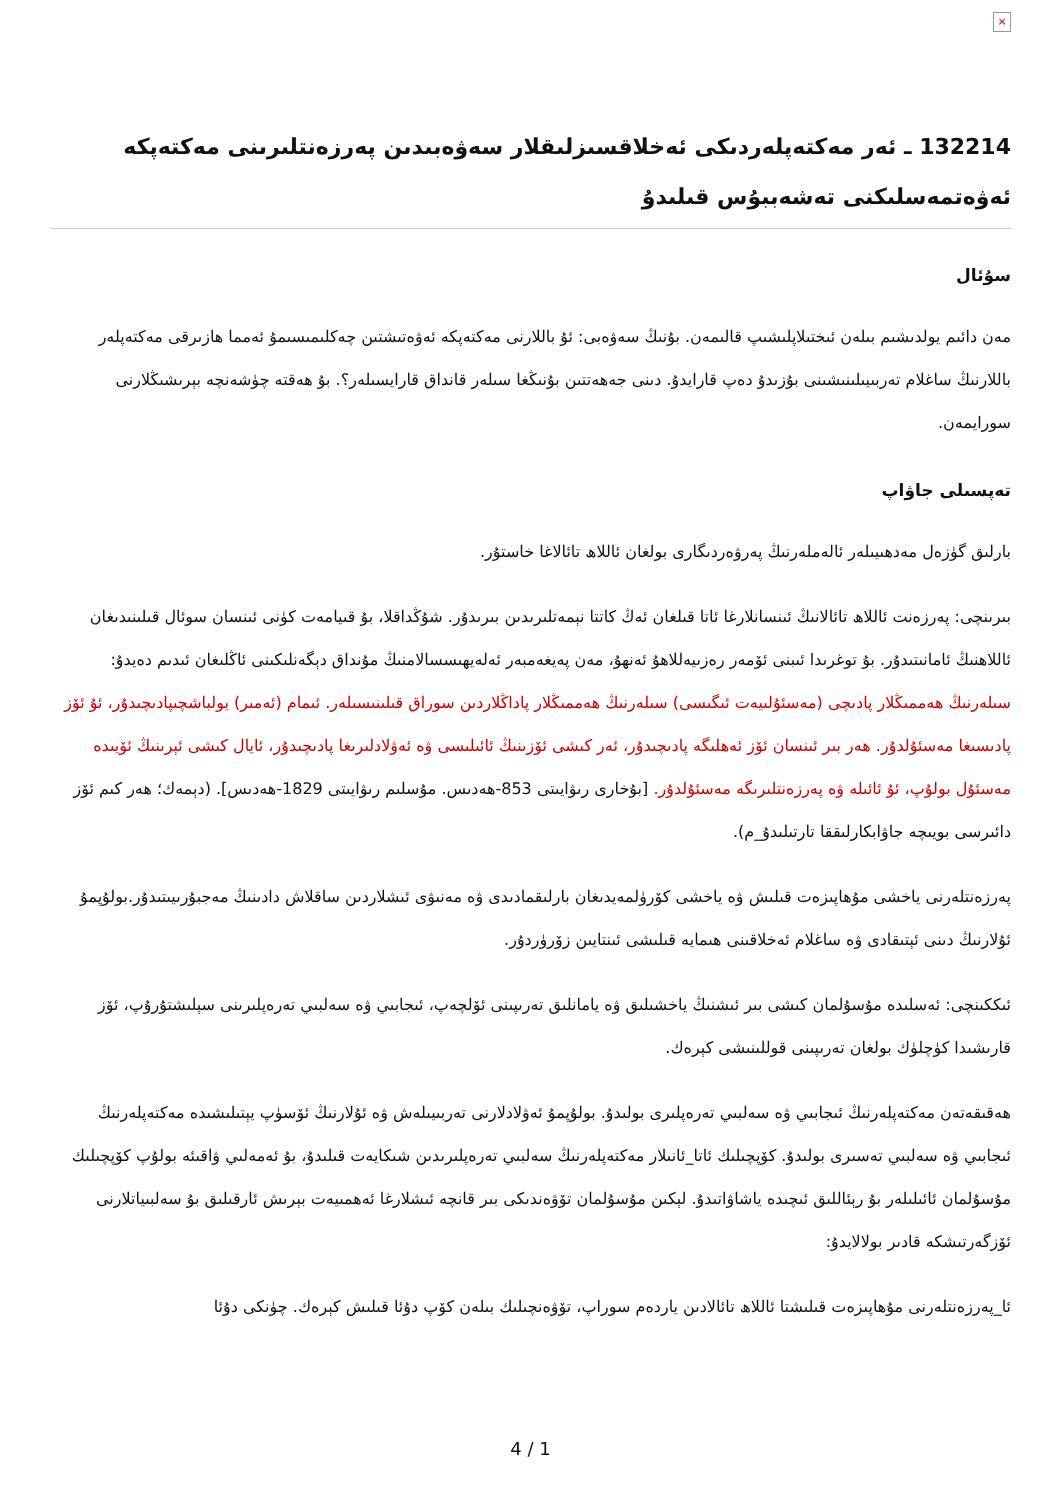×
132214 ـ ئەر مەكتەپلەردىكى ئەخلاقسىزلىقلار سەۋەبىدىن پەرزەنتلىرىنى مەكتەپكە ئەۋەتمەسلىكنى تەشەببۇس قىلىدۇ
سۇئال
مەن دائىم يولدىشىم بىلەن ئىختىلاپلىشىپ قالىمەن. بۇنىڭ سەۋەبى: ئۇ باللارنى مەكتەپكە ئەۋەتىشتىن چەكلىمىسىمۇ ئەمما هازىرقى مەكتەپلەر باللارنىڭ ساغلام تەربىيىلىنىشىنى بۇزىدۇ دەپ قارايدۇ. دىنى جەھەتتىن بۇنىڭغا سىلەر قانداق قارايسىلەر؟. بۇ ھەقتە چۈشەنچە بېرىشىڭلارنى سورايمەن.
تەپسىلى جاۋاپ
بارلىق گۈزەل مەدھىيىلەر ئالەملەرنىڭ پەرۋەردىگارى بولغان ئاللاھ تائالاغا خاستۇر.
بىرىنچى: پەرزەنت ئاللاھ تائالانىڭ ئىنسانلارغا ئاتا قىلغان ئەڭ كاتتا نېمەتلىرىدىن بىرىدۇر. شۇڭداقلا، بۇ قىيامەت كۈنى ئىنسان سوئال قىلىنىدىغان ئاللاھنىڭ ئامانىتىدۇر. بۇ توغرىدا ئىبنى ئۆمەر رەزىيەللاھۇ ئەنھۇ، مەن پەيغەمبەر ئەلەيھىسسالامنىڭ مۇنداق دېگەنلىكىنى ئاڭلىغان ئىدىم دەيدۇ: سىلەرنىڭ ھەممىڭلار پادىچى (مەسئۇلىيەت ئىگىسى) سىلەرنىڭ ھەممىڭلار پاداڭلاردىن سوراق قىلىنىسىلەر. ئىمام (ئەمىر) يولباشچىپادىچىدۇر، ئۇ ئۆز پادىسىغا مەسئۇلدۇر. ھەر بىر ئىنسان ئۆز ئەھلىگە پادىچىدۇر، ئەر كىشى ئۆزىنىڭ ئائىلىسى ۋە ئەۋلادلىرىغا پادىچىدۇر، ئايال كىشى ئېرىنىڭ ئۆيىدە مەسئۇل بولۇپ، ئۇ ئائىلە ۋە پەرزەنتلىرىگە مەسئۇلدۇر. [بۇخارى رىۋايىتى 853-ھەدىس. مۇسلىم رىۋايىتى 1829-ھەدىس]. (دېمەك؛ ھەر كىم ئۆز دائىرسى بويىچە جاۋابكارلىققا تارتىلىدۇ_م).
پەرزەنتلەرنى ياخشى مۇھاپىزەت قىلىش ۋە ياخشى كۆرۈلمەيدىغان بارلىقمادىدى ۋە مەنىۋى ئىشلاردىن ساقلاش دادىنىڭ مەجبۇرىيىتىدۇر.بولۇپمۇ ئۇلارنىڭ دىنى ئېتىقادى ۋە ساغلام ئەخلاقىنى ھىمايە قىلىشى ئىنتايىن زۆرۈردۇر.
ئىككىنچى: ئەسلىدە مۇسۇلمان كىشى بىر ئىشنىڭ ياخشىلىق ۋە يامانلىق تەرىپىنى ئۆلچەپ، ئىجابىي ۋە سەلبىي تەرەپلىرىنى سېلىشتۇرۇپ، ئۆز قارىشىدا كۈچلۈك بولغان تەرىپىنى قوللىنىشى كېرەك.
ھەقىقەتەن مەكتەپلەرنىڭ ئىجابىي ۋە سەلبىي تەرەپلىرى بولىدۇ. بولۇپمۇ ئەۋلادلارنى تەربىيىلەش ۋە ئۇلارنىڭ ئۆسۈپ يېتىلىشىدە مەكتەپلەرنىڭ ئىجابىي ۋە سەلبىي تەسىرى بولىدۇ. كۆپچىلىك ئاتا_ئانىلار مەكتەپلەرنىڭ سەلبىي تەرەپلىرىدىن شىكايەت قىلىدۇ، بۇ ئەمەلىي ۋاقىئە بولۇپ كۆپچىلىك مۇسۇلمان ئائىلىلەر بۇ رېئاللىق ئىچىدە ياشاۋاتىدۇ. لېكىن مۇسۇلمان تۆۋەندىكى بىر قانچە ئىشلارغا ئەھمىيەت بېرىش ئارقىلىق بۇ سەلبىياتلارنى ئۆزگەرتىشكە قادىر بولالايدۇ:
ئا_پەرزەنتلەرنى مۇھاپىزەت قىلىشتا ئاللاھ تائالادىن ياردەم سوراپ، تۆۋەنچىلىك بىلەن كۆپ دۇئا قىلىش كېرەك. چۈنكى دۇئا
4 / 1